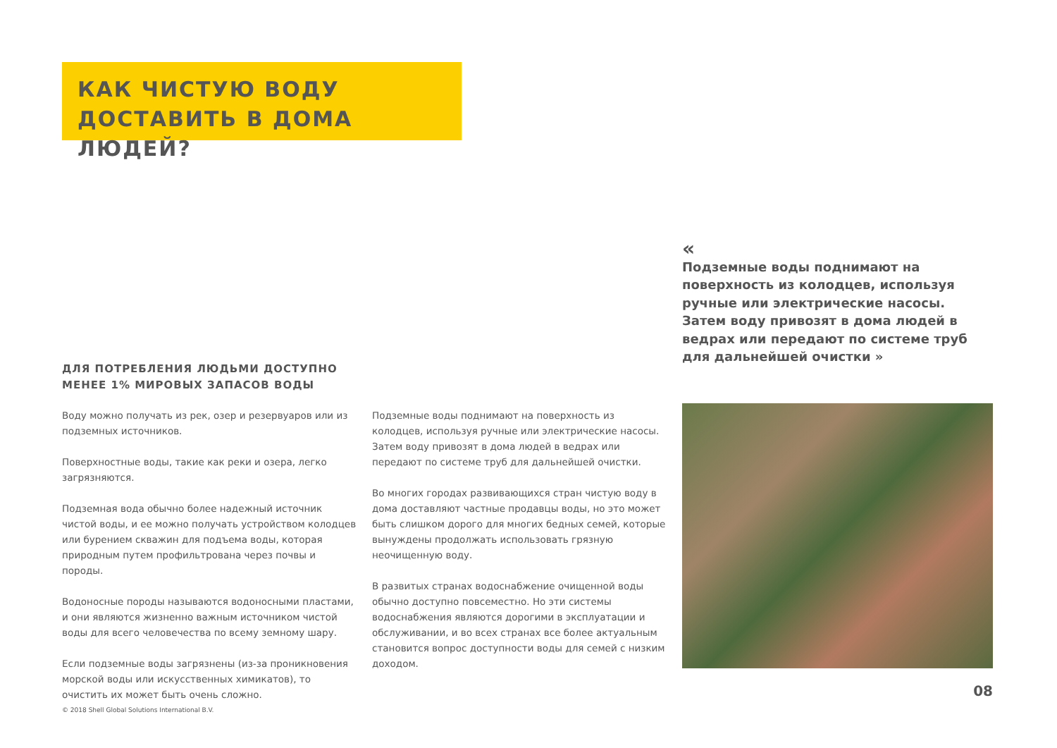КАК ЧИСТУЮ ВОДУ ДОСТАВИТЬ В ДОМА ЛЮДЕЙ?
«
Подземные воды поднимают на поверхность из колодцев, используя ручные или электрические насосы. Затем воду привозят в дома людей в ведрах или передают по системе труб для дальнейшей очистки »
ДЛЯ ПОТРЕБЛЕНИЯ ЛЮДЬМИ ДОСТУПНО МЕНЕЕ 1% МИРОВЫХ ЗАПАСОВ ВОДЫ
Воду можно получать из рек, озер и резервуаров или из подземных источников.
Поверхностные воды, такие как реки и озера, легко загрязняются.
Подземная вода обычно более надежный источник чистой воды, и ее можно получать устройством колодцев или бурением скважин для подъема воды, которая природным путем профильтрована через почвы и породы.
Водоносные породы называются водоносными пластами, и они являются жизненно важным источником чистой воды для всего человечества по всему земному шару.
Если подземные воды загрязнены (из-за проникновения морской воды или искусственных химикатов), то очистить их может быть очень сложно.
Подземные воды поднимают на поверхность из колодцев, используя ручные или электрические насосы. Затем воду привозят в дома людей в ведрах или передают по системе труб для дальнейшей очистки.
Во многих городах развивающихся стран чистую воду в дома доставляют частные продавцы воды, но это может быть слишком дорого для многих бедных семей, которые вынуждены продолжать использовать грязную неочищенную воду.
В развитых странах водоснабжение очищенной воды обычно доступно повсеместно. Но эти системы водоснабжения являются дорогими в эксплуатации и обслуживании, и во всех странах все более актуальным становится вопрос доступности воды для семей с низким доходом.
08
© 2018 Shell Global Solutions International B.V.